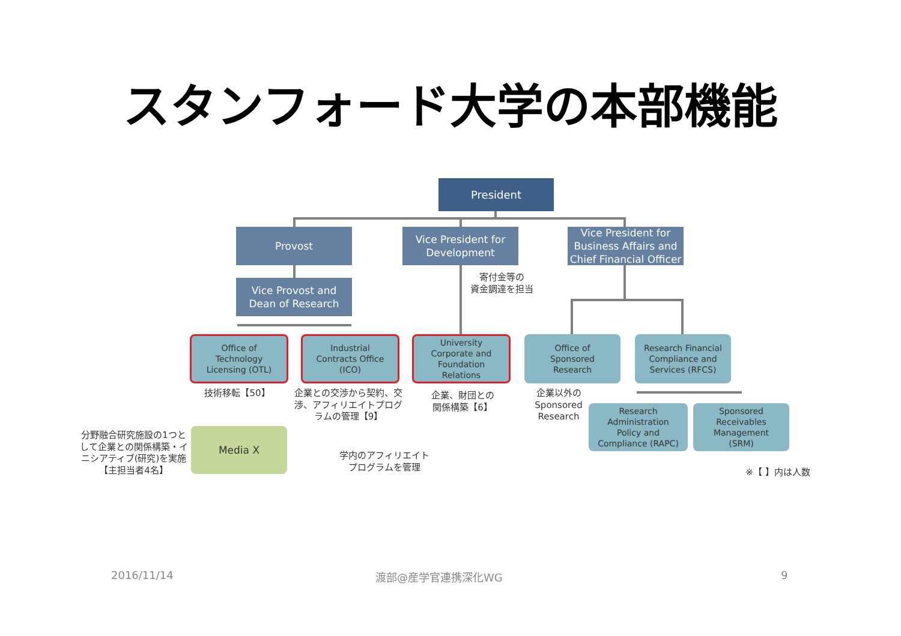スタンフォード大学の本部機能
President
Provost
Vice President for
Development
Vice President for
Business Affairs and
Chief Financial Officer
Vice Provost and
Dean of Research
寄付金等の
資金調達を担当
Office of
Technology
Licensing (OTL)
Industrial
Contracts Office
(ICO)
University
Corporate and
Foundation
Relations
Office of
Sponsored
Research
Research Financial
Compliance and
Services (RFCS)
技術移転【50】
企業との交渉から契約、交渉、アフィリエイトプログラムの管理【9】
企業、財団との
関係構築【6】
企業以外の
Sponsored
Research
Research
Administration
Policy and
Compliance (RAPC)
Sponsored
Receivables
Management
(SRM)
分野融合研究施設の1つとして企業との関係構築・イニシアティブ(研究)を実施【主担当者4名】
Media X
学内のアフィリエイト
プログラムを管理
※【 】内は人数
2016/11/14 渡部@産学官連携深化WG 9